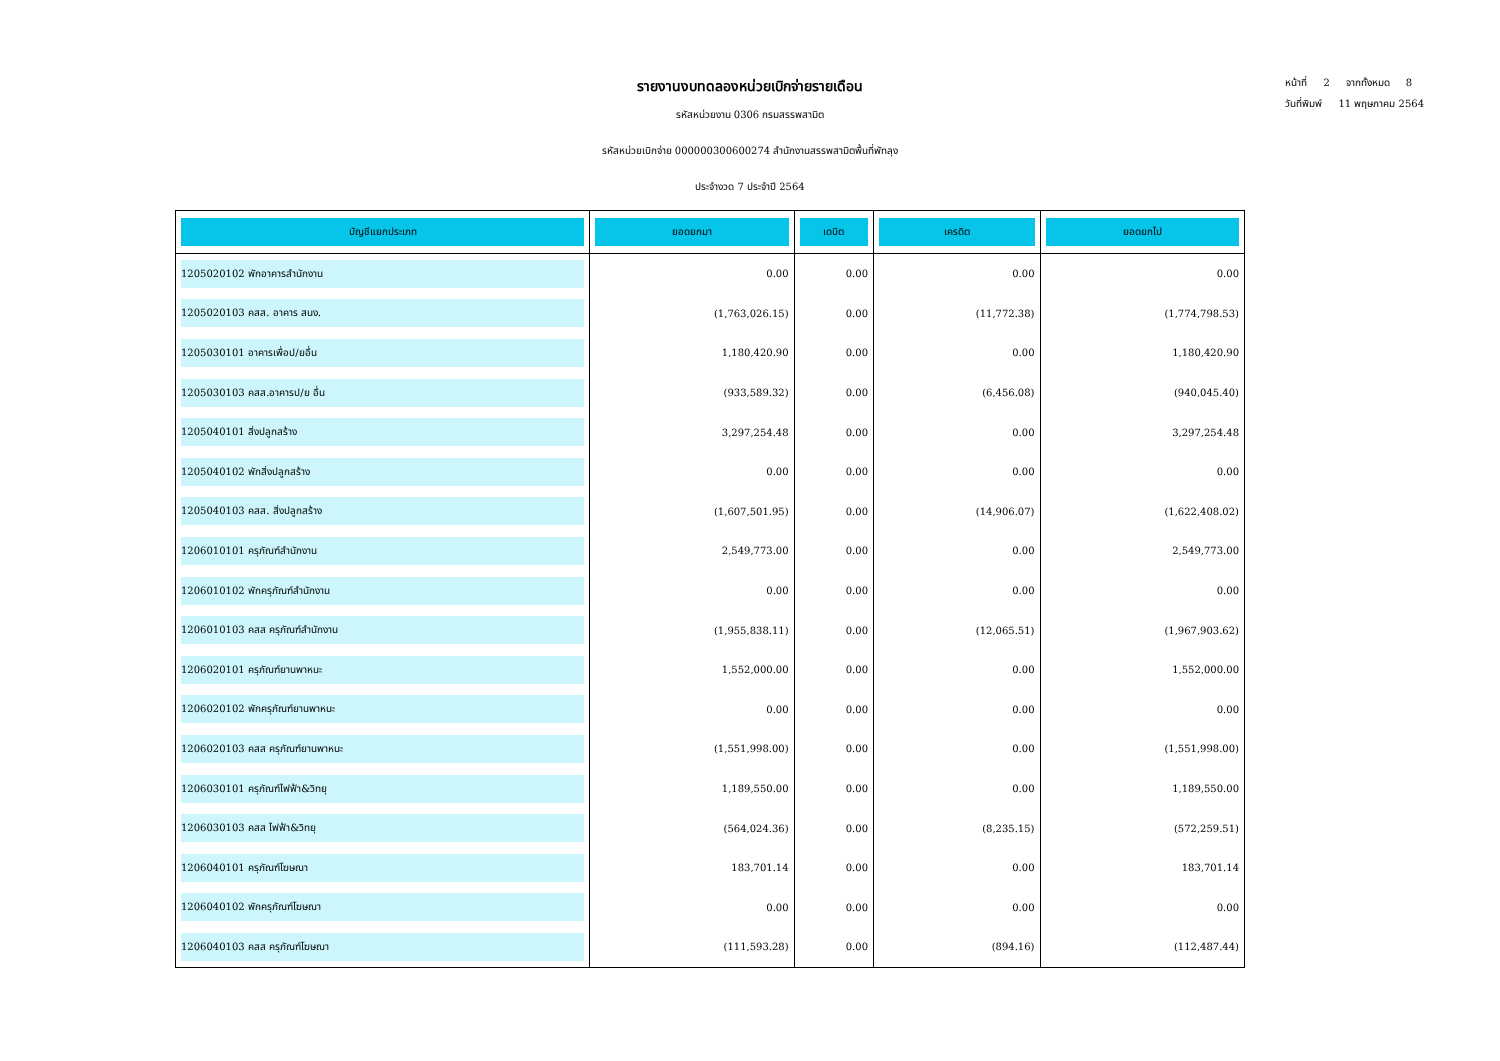รายงานงบทดลองหน่วยเบิกจ่ายรายเดือน
รหัสหน่วยงาน 0306 กรมสรรพสามิต
รหัสหน่วยเบิกจ่าย 000000300600274 สำนักงานสรรพสามิตพื้นที่พัทลุง
ประจำงวด 7 ประจำปี 2564
หน้าที่ 2 จากทั้งหมด 8
วันที่พิมพ์ 11 พฤษภาคม 2564
| บัญชีแยกประเภท | ยอดยกมา | เดบิต | เครดิต | ยอดยกไป |
| --- | --- | --- | --- | --- |
| 1205020102 พักอาคารสำนักงาน | 0.00 | 0.00 | 0.00 | 0.00 |
| 1205020103 คสส. อาคาร สนง. | (1,763,026.15) | 0.00 | (11,772.38) | (1,774,798.53) |
| 1205030101 อาคารเพื่อป/ยอื่น | 1,180,420.90 | 0.00 | 0.00 | 1,180,420.90 |
| 1205030103 คสส.อาคารป/ย อื่น | (933,589.32) | 0.00 | (6,456.08) | (940,045.40) |
| 1205040101 สิ่งปลูกสร้าง | 3,297,254.48 | 0.00 | 0.00 | 3,297,254.48 |
| 1205040102 พักสิ่งปลูกสร้าง | 0.00 | 0.00 | 0.00 | 0.00 |
| 1205040103 คสส. สิ่งปลูกสร้าง | (1,607,501.95) | 0.00 | (14,906.07) | (1,622,408.02) |
| 1206010101 ครุภัณฑ์สำนักงาน | 2,549,773.00 | 0.00 | 0.00 | 2,549,773.00 |
| 1206010102 พักครุภัณฑ์สำนักงาน | 0.00 | 0.00 | 0.00 | 0.00 |
| 1206010103 คสส ครุภัณฑ์สำนักงาน | (1,955,838.11) | 0.00 | (12,065.51) | (1,967,903.62) |
| 1206020101 ครุภัณฑ์ยานพาหนะ | 1,552,000.00 | 0.00 | 0.00 | 1,552,000.00 |
| 1206020102 พักครุภัณฑ์ยานพาหนะ | 0.00 | 0.00 | 0.00 | 0.00 |
| 1206020103 คสส ครุภัณฑ์ยานพาหนะ | (1,551,998.00) | 0.00 | 0.00 | (1,551,998.00) |
| 1206030101 ครุภัณฑ์ไฟฟ้า&วิทยุ | 1,189,550.00 | 0.00 | 0.00 | 1,189,550.00 |
| 1206030103 คสส ไฟฟ้า&วิทยุ | (564,024.36) | 0.00 | (8,235.15) | (572,259.51) |
| 1206040101 ครุภัณฑ์โฆษณา | 183,701.14 | 0.00 | 0.00 | 183,701.14 |
| 1206040102 พักครุภัณฑ์โฆษณา | 0.00 | 0.00 | 0.00 | 0.00 |
| 1206040103 คสส ครุภัณฑ์โฆษณา | (111,593.28) | 0.00 | (894.16) | (112,487.44) |